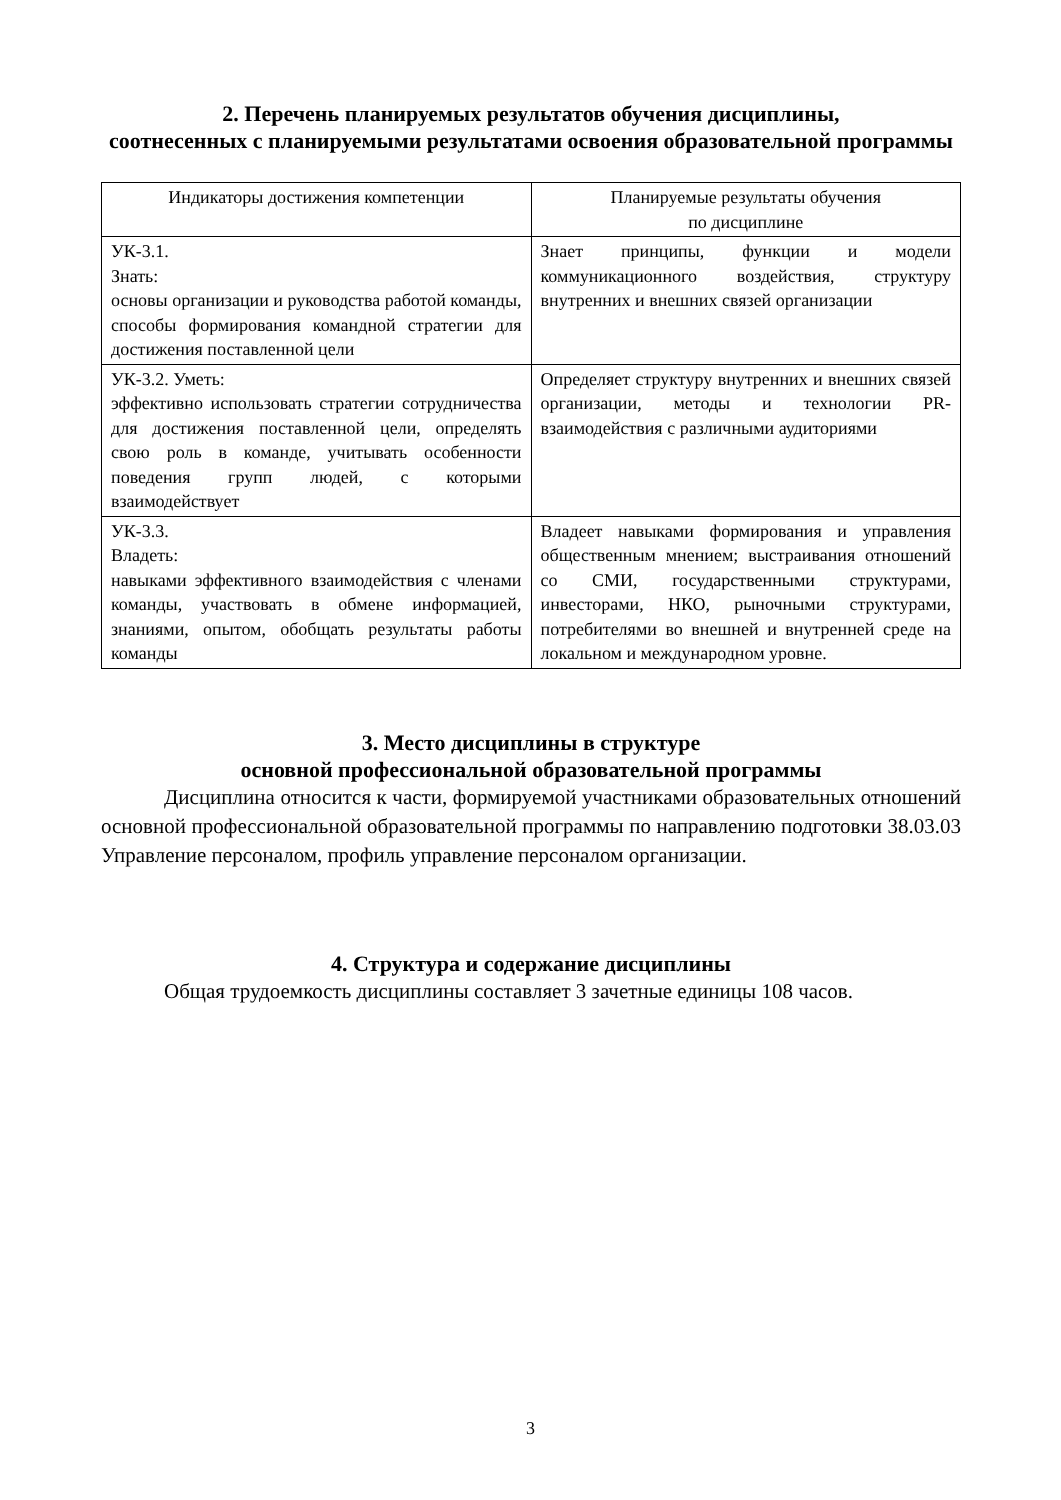2. Перечень планируемых результатов обучения дисциплины,
соотнесенных с планируемыми результатами освоения образовательной программы
| Индикаторы достижения компетенции | Планируемые результаты обучения по дисциплине |
| --- | --- |
| УК-3.1. Знать: основы организации и руководства работой команды, способы формирования командной стратегии для достижения поставленной цели | Знает принципы, функции и модели коммуникационного воздействия, структуру внутренних и внешних связей организации |
| УК-3.2. Уметь: эффективно использовать стратегии сотрудничества для достижения поставленной цели, определять свою роль в команде, учитывать особенности поведения групп людей, с которыми взаимодействует | Определяет структуру внутренних и внешних связей организации, методы и технологии PR-взаимодействия с различными аудиториями |
| УК-3.3. Владеть: навыками эффективного взаимодействия с членами команды, участвовать в обмене информацией, знаниями, опытом, обобщать результаты работы команды | Владеет навыками формирования и управления общественным мнением; выстраивания отношений со СМИ, государственными структурами, инвесторами, НКО, рыночными структурами, потребителями во внешней и внутренней среде на локальном и международном уровне. |
3. Место дисциплины в структуре
основной профессиональной образовательной программы
Дисциплина относится к части, формируемой участниками образовательных отношений основной профессиональной образовательной программы по направлению подготовки 38.03.03 Управление персоналом, профиль управление персоналом организации.
4. Структура и содержание дисциплины
Общая трудоемкость дисциплины составляет 3 зачетные единицы 108 часов.
3